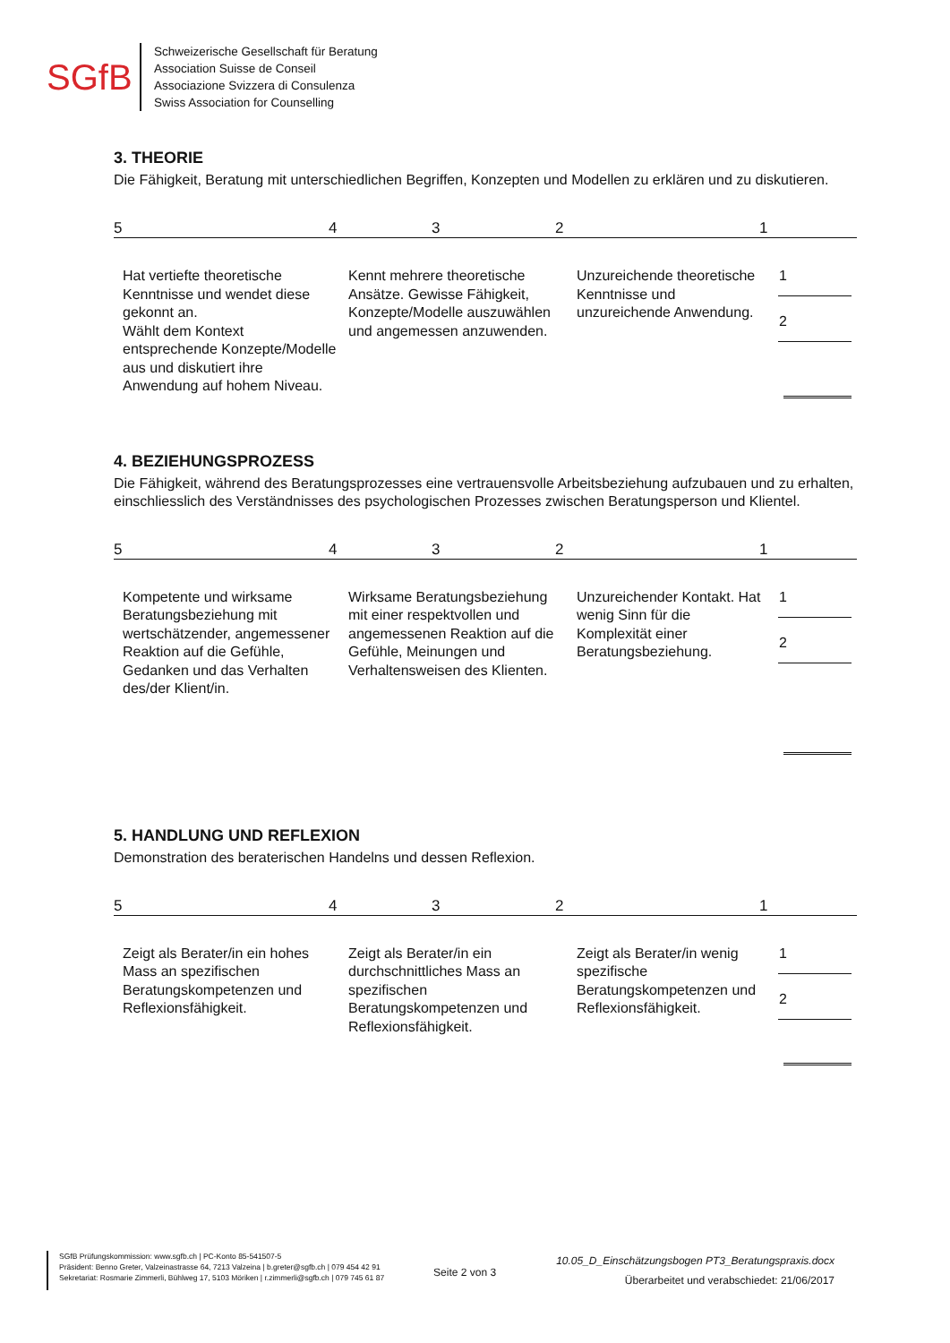SGfB
Schweizerische Gesellschaft für Beratung
Association Suisse de Conseil
Associazione Svizzera di Consulenza
Swiss Association for Counselling
3. THEORIE
Die Fähigkeit, Beratung mit unterschiedlichen Begriffen, Konzepten und Modellen zu erklären und zu diskutieren.
54321
Hat vertiefte theoretische Kenntnisse und wendet diese gekonnt an.
Wählt dem Kontext entsprechende Konzepte/Modelle aus und diskutiert ihre Anwendung auf hohem Niveau.
Kennt mehrere theoretische Ansätze. Gewisse Fähigkeit, Konzepte/Modelle auszuwählen und angemessen anzuwenden.
Unzureichende theoretische Kenntnisse und unzureichende Anwendung.
1
2
4. BEZIEHUNGSPROZESS
Die Fähigkeit, während des Beratungsprozesses eine vertrauensvolle Arbeitsbeziehung aufzubauen und zu erhalten, einschliesslich des Verständnisses des psychologischen Prozesses zwischen Beratungsperson und Klientel.
54321
Kompetente und wirksame Beratungsbeziehung mit wertschätzender, angemessener Reaktion auf die Gefühle, Gedanken und das Verhalten des/der Klient/in.
Wirksame Beratungsbeziehung mit einer respektvollen und angemessenen Reaktion auf die Gefühle, Meinungen und Verhaltensweisen des Klienten.
Unzureichender Kontakt. Hat wenig Sinn für die Komplexität einer Beratungsbeziehung.
1
2
5. HANDLUNG UND REFLEXION
Demonstration des beraterischen Handelns und dessen Reflexion.
54321
Zeigt als Berater/in ein hohes Mass an spezifischen Beratungskompetenzen und Reflexionsfähigkeit.
Zeigt als Berater/in ein durchschnittliches Mass an spezifischen Beratungskompetenzen und Reflexionsfähigkeit.
Zeigt als Berater/in wenig spezifische Beratungskompetenzen und Reflexionsfähigkeit.
1
2
SGfB Prüfungskommission: www.sgfb.ch | PC-Konto 85-541507-5
Präsident: Benno Greter, Valzeinastrasse 64, 7213 Valzeina | b.greter@sgfb.ch | 079 454 42 91
Sekretariat: Rosmarie Zimmerli, Bühlweg 17, 5103 Möriken | r.zimmerli@sgfb.ch | 079 745 61 87
Seite 2 von 3
10.05_D_Einschätzungsbogen PT3_Beratungspraxis.docx
Überarbeitet und verabschiedet: 21/06/2017